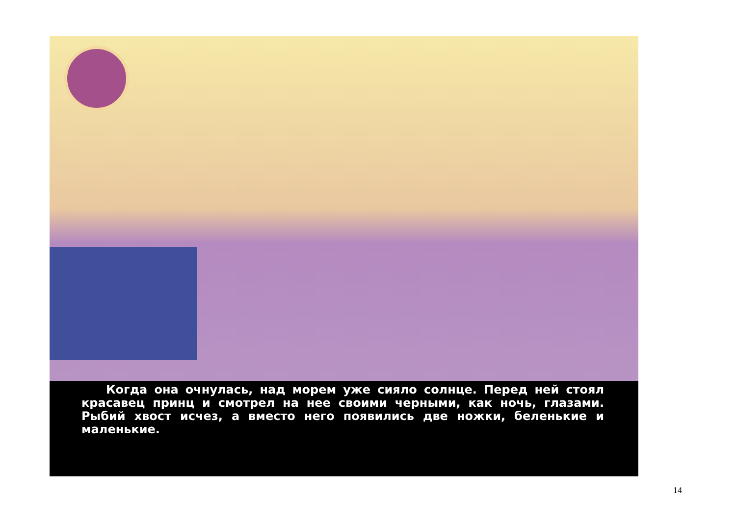Когда она очнулась, над морем уже сияло солнце. Перед ней стоял красавец принц и смотрел на нее своими черными, как ночь, глазами. Рыбий хвост исчез, а вместо него появились две ножки, беленькие и маленькие.
14